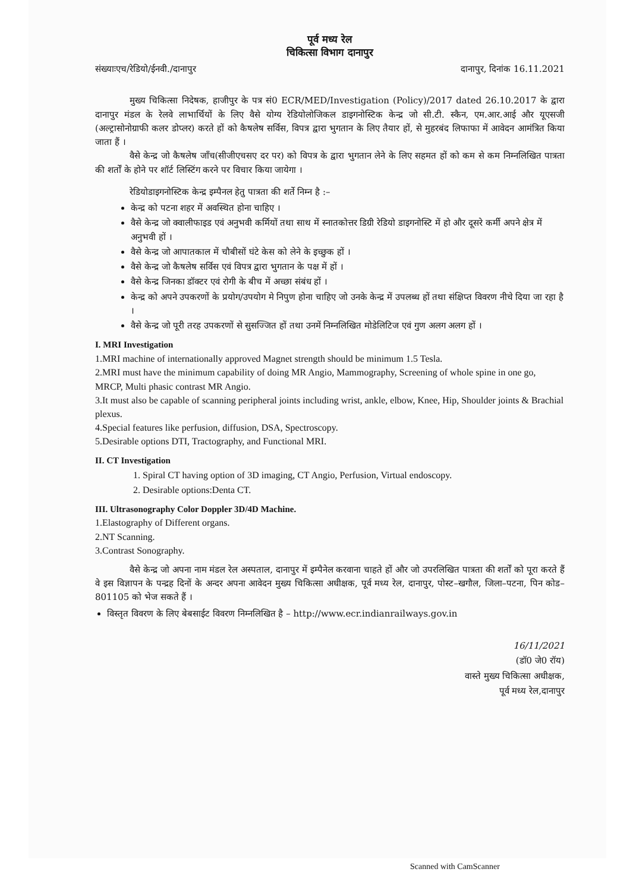पूर्व मध्य रेल
चिकित्सा विभाग दानापुर
संख्याःएच/रेडियो/ईनवी./दानापुर दानापुर, दिनांक 16.11.2021
मुख्य चिकित्सा निदेषक, हाजीपुर के पत्र सं0 ECR/MED/Investigation (Policy)/2017 dated 26.10.2017 के द्वारा दानापुर मंडल के रेलवे लाभार्थियों के लिए वैसे योग्य रेडियोलोजिकल डाइगनोस्टिक केन्द्र जो सी.टी. स्कैन, एम.आर.आई और यूएसजी (अल्ट्रासोनोग्राफी कलर डोप्लर) करते हों को कैषलेष सर्विस, विपत्र द्वारा भुगतान के लिए तैयार हों, से मुहरबंद लिफाफा में आवेदन आमंत्रित किया जाता हैं ।
वैसे केन्द्र जो कैषलेष जाँच(सीजीएचसए दर पर) को विपत्र के द्वारा भुगतान लेने के लिए सहमत हों को कम से कम निम्नलिखित पात्रता की शर्तों के होने पर शॉर्ट लिस्टिंग करने पर विचार किया जायेगा ।
रेडियोडाइगनोस्टिक केन्द्र इम्पैनल हेतु पात्रता की शर्ते निम्न है :–
केन्द्र को पटना शहर में अवस्थित होना चाहिए ।
वैसे केन्द्र जो क्वालीफाइड एवं अनुभवी कर्मियों तथा साथ में स्नातकोत्तर डिग्री रेडियो डाइगनोस्टि में हो और दूसरे कर्मी अपने क्षेत्र में अनुभवी हों ।
वैसे केन्द्र जो आपातकाल में चौबीसों घंटे केस को लेने के इच्छुक हों ।
वैसे केन्द्र जो कैषलेष सर्विस एवं विपत्र द्वारा भुगतान के पक्ष में हों ।
वैसे केन्द्र जिनका डॉक्टर एवं रोगी के बीच में अच्छा संबंध हों ।
केन्द्र को अपने उपकरणों के प्रयोग/उपयोग मे निपुण होना चाहिए जो उनके केन्द्र में उपलब्ध हों तथा संक्षिप्त विवरण नीचे दिया जा रहा है ।
वैसे केन्द्र जो पूरी तरह उपकरणों से सुसज्जित हों तथा उनमें निम्नलिखित मोडेलिटिज एवं गुण अलग अलग हों ।
I. MRI Investigation
1.MRI machine of internationally approved Magnet strength should be minimum 1.5 Tesla.
2.MRI must have the minimum capability of doing MR Angio, Mammography, Screening of whole spine in one go, MRCP, Multi phasic contrast MR Angio.
3.It must also be capable of scanning peripheral joints including wrist, ankle, elbow, Knee, Hip, Shoulder joints & Brachial plexus.
4.Special features like perfusion, diffusion, DSA, Spectroscopy.
5.Desirable options DTI, Tractography, and Functional MRI.
II. CT Investigation
1. Spiral CT having option of 3D imaging, CT Angio, Perfusion, Virtual endoscopy.
2. Desirable options:Denta CT.
III. Ultrasonography Color Doppler 3D/4D Machine.
1.Elastography of Different organs.
2.NT Scanning.
3.Contrast Sonography.
वैसे केन्द्र जो अपना नाम मंडल रेल अस्पताल, दानापुर में इम्पैनेल करवाना चाहते हों और जो उपरलिखित पात्रता की शर्तों को पूरा करते हैं वे इस विज्ञापन के पन्द्रह दिनों के अन्दर अपना आवेदन मुख्य चिकित्सा अधीक्षक, पूर्व मध्य रेल, दानापुर, पोस्ट–खगौल, जिला–पटना, पिन कोड–801105 को भेज सकते हैं ।
विस्तृत विवरण के लिए बेबसाईट विवरण निम्नलिखित है – http://www.ecr.indianrailways.gov.in
16/11/2021
(डॉ0 जे0 रॉय)
वास्ते मुख्य चिकित्सा अधीक्षक,
पूर्व मध्य रेल,दानापुर
Scanned with CamScanner